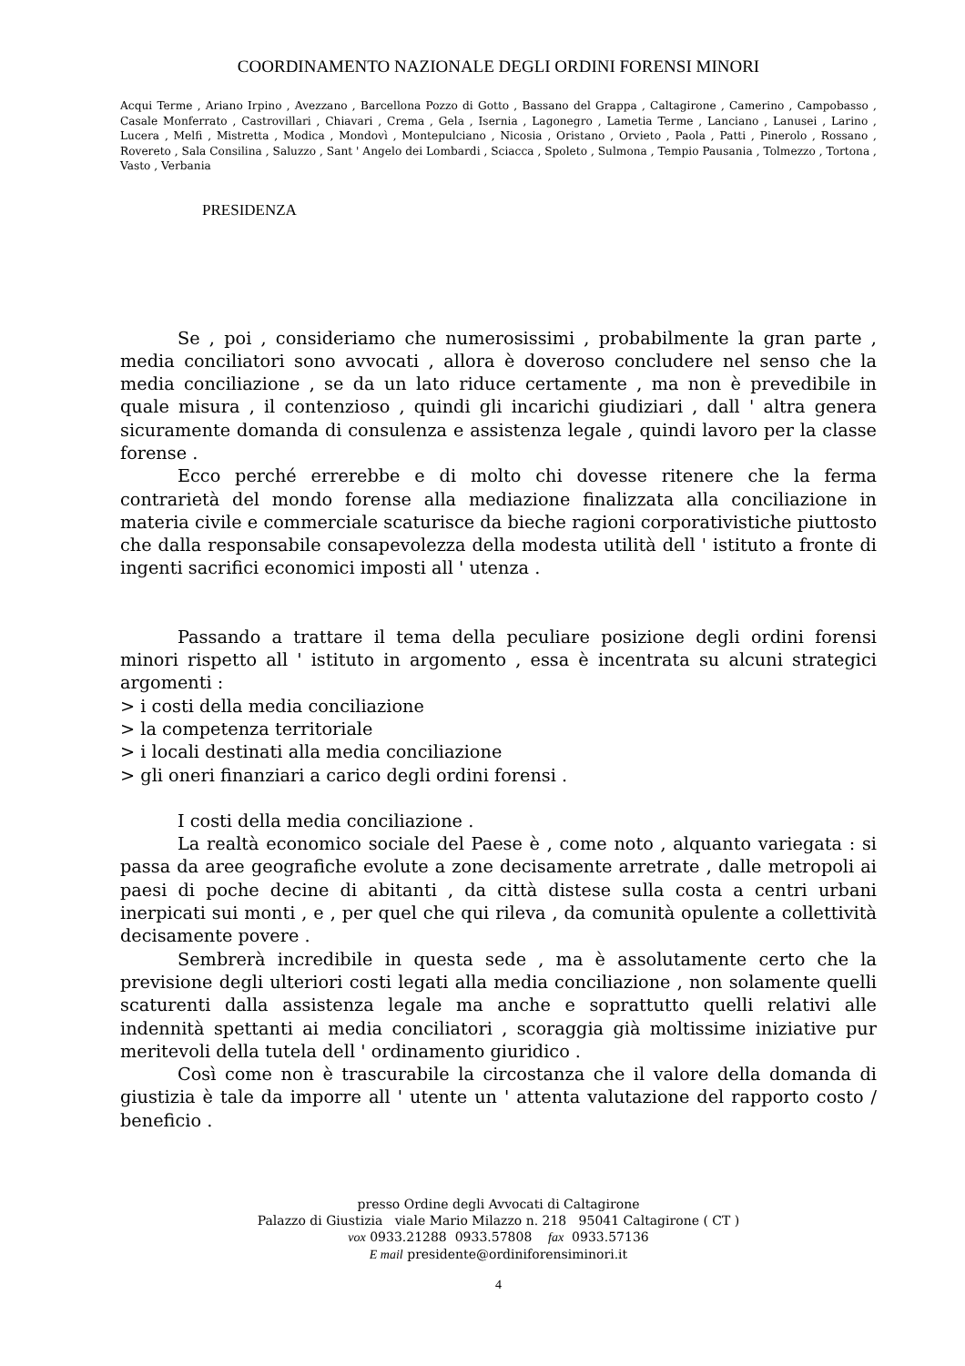COORDINAMENTO NAZIONALE DEGLI ORDINI FORENSI MINORI
Acqui Terme , Ariano Irpino , Avezzano , Barcellona Pozzo di Gotto , Bassano del Grappa , Caltagirone , Camerino , Campobasso , Casale Monferrato , Castrovillari , Chiavari , Crema , Gela , Isernia , Lagonegro , Lametia Terme , Lanciano , Lanusei , Larino , Lucera , Melfi , Mistretta , Modica , Mondovì , Montepulciano , Nicosia , Oristano , Orvieto , Paola , Patti , Pinerolo , Rossano , Rovereto , Sala Consilina , Saluzzo , Sant ' Angelo dei Lombardi , Sciacca , Spoleto , Sulmona , Tempio Pausania , Tolmezzo , Tortona , Vasto , Verbania
PRESIDENZA
Se , poi , consideriamo che numerosissimi , probabilmente la gran parte , media conciliatori sono avvocati , allora è doveroso concludere nel senso che la media conciliazione , se da un lato riduce certamente , ma non è prevedibile in quale misura , il contenzioso , quindi gli incarichi giudiziari , dall ' altra genera sicuramente domanda di consulenza e assistenza legale , quindi lavoro per la classe forense .
Ecco perché errerebbe e di molto chi dovesse ritenere che la ferma contrarietà del mondo forense alla mediazione finalizzata alla conciliazione in materia civile e commerciale scaturisce da bieche ragioni corporativistiche piuttosto che dalla responsabile consapevolezza della modesta utilità dell ' istituto a fronte di ingenti sacrifici economici imposti all ' utenza .
Passando a trattare il tema della peculiare posizione degli ordini forensi minori rispetto all ' istituto in argomento , essa è incentrata su alcuni strategici argomenti :
> i costi della media conciliazione
> la competenza territoriale
> i locali destinati alla media conciliazione
> gli oneri finanziari a carico degli ordini forensi .
I costi della media conciliazione .
La realtà economico sociale del Paese è , come noto , alquanto variegata : si passa da aree geografiche evolute a zone decisamente arretrate , dalle metropoli ai paesi di poche decine di abitanti , da città distese sulla costa a centri urbani inerpicati sui monti , e , per quel che qui rileva , da comunità opulente a collettività decisamente povere .
Sembrerà incredibile in questa sede , ma è assolutamente certo che la previsione degli ulteriori costi legati alla media conciliazione , non solamente quelli scaturenti dalla assistenza legale ma anche e soprattutto quelli relativi alle indennità spettanti ai media conciliatori , scoraggia già moltissime iniziative pur meritevoli della tutela dell ' ordinamento giuridico .
Così come non è trascurabile la circostanza che il valore della domanda di giustizia è tale da imporre all ' utente un ' attenta valutazione del rapporto costo / beneficio .
presso Ordine degli Avvocati di Caltagirone
Palazzo di Giustizia viale Mario Milazzo n. 218 95041 Caltagirone ( CT )
vox 0933.21288 0933.57808 fax 0933.57136
E mail presidente@ordiniforensiminori.it
4